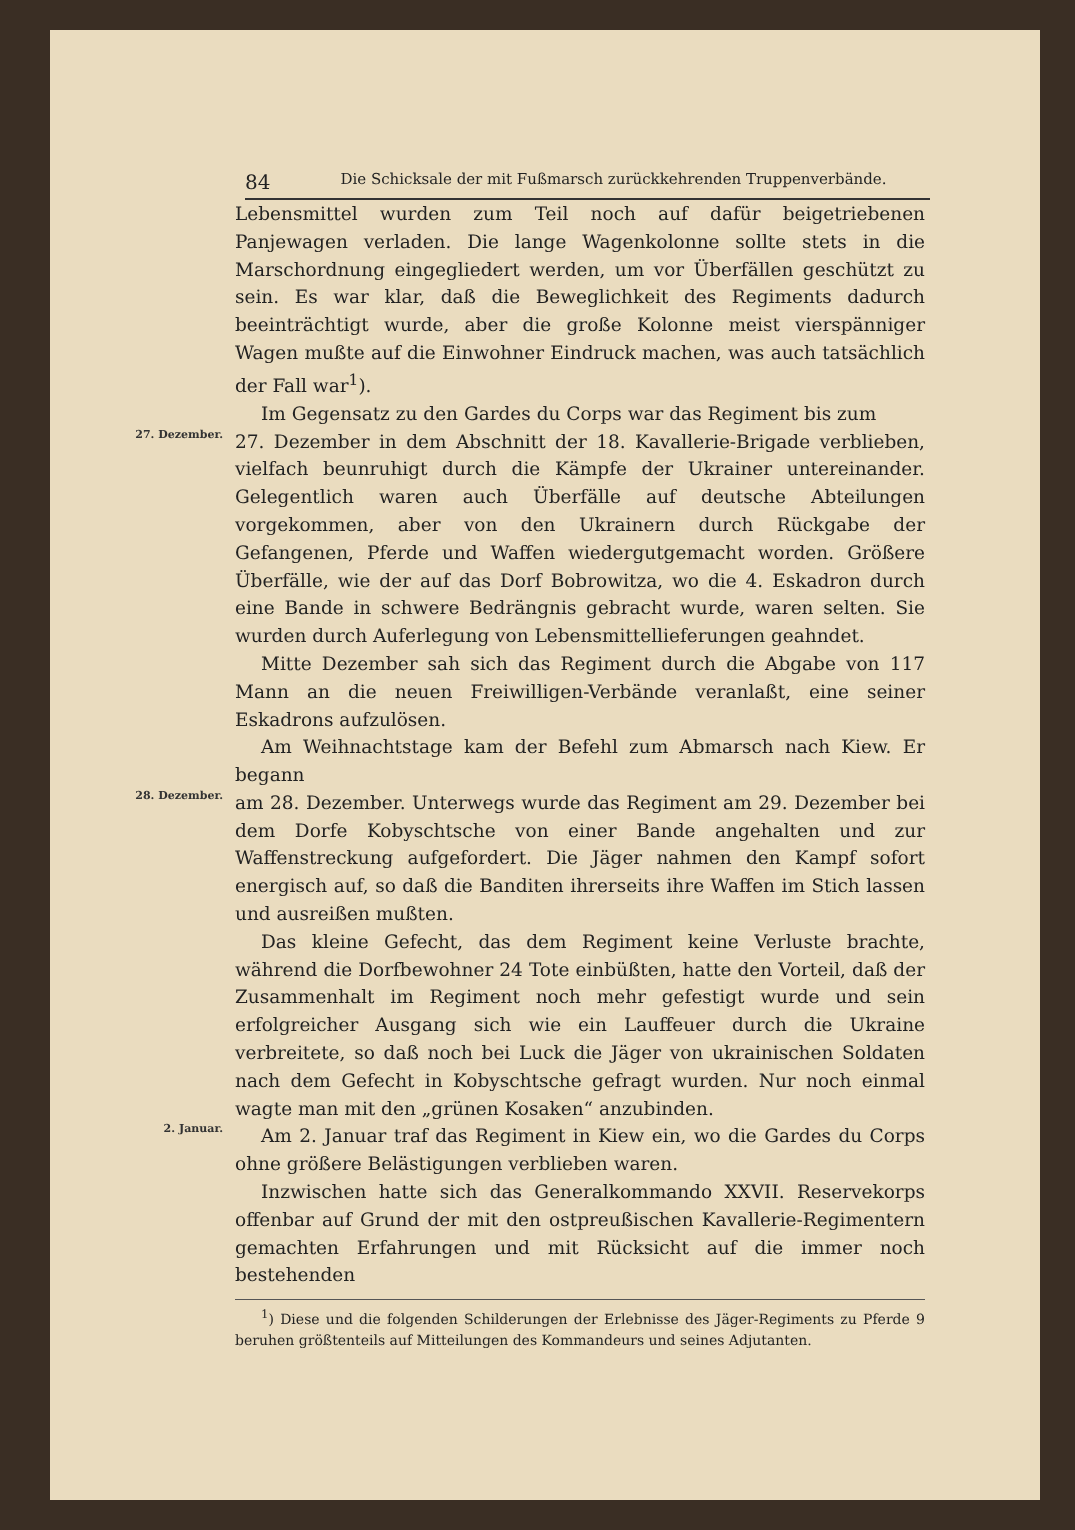84 Die Schicksale der mit Fußmarsch zurückkehrenden Truppenverbände.
Lebensmittel wurden zum Teil noch auf dafür beigetriebenen Panjewagen verladen. Die lange Wagenkolonne sollte stets in die Marschordnung eingegliedert werden, um vor Überfällen geschützt zu sein. Es war klar, daß die Beweglichkeit des Regiments dadurch beeinträchtigt wurde, aber die große Kolonne meist vierspänniger Wagen mußte auf die Einwohner Eindruck machen, was auch tatsächlich der Fall war<sup>1</sup>).
Im Gegensatz zu den Gardes du Corps war das Regiment bis zum
27. Dezember.
27. Dezember in dem Abschnitt der 18. Kavallerie-Brigade verblieben, vielfach beunruhigt durch die Kämpfe der Ukrainer untereinander. Gelegentlich waren auch Überfälle auf deutsche Abteilungen vorgekommen, aber von den Ukrainern durch Rückgabe der Gefangenen, Pferde und Waffen wiedergutgemacht worden. Größere Überfälle, wie der auf das Dorf Bobrowitza, wo die 4. Eskadron durch eine Bande in schwere Bedrängnis gebracht wurde, waren selten. Sie wurden durch Auferlegung von Lebensmittellieferungen geahndet.
Mitte Dezember sah sich das Regiment durch die Abgabe von 117 Mann an die neuen Freiwilligen-Verbände veranlaßt, eine seiner Eskadrons aufzulösen.
Am Weihnachtstage kam der Befehl zum Abmarsch nach Kiew. Er begann
28. Dezember.
am 28. Dezember. Unterwegs wurde das Regiment am 29. Dezember bei dem Dorfe Kobyschtsche von einer Bande angehalten und zur Waffenstreckung aufgefordert. Die Jäger nahmen den Kampf sofort energisch auf, so daß die Banditen ihrerseits ihre Waffen im Stich lassen und ausreißen mußten.
Das kleine Gefecht, das dem Regiment keine Verluste brachte, während die Dorfbewohner 24 Tote einbüßten, hatte den Vorteil, daß der Zusammenhalt im Regiment noch mehr gefestigt wurde und sein erfolgreicher Ausgang sich wie ein Lauffeuer durch die Ukraine verbreitete, so daß noch bei Luck die Jäger von ukrainischen Soldaten nach dem Gefecht in Kobyschtsche gefragt wurden. Nur noch einmal wagte man mit den „grünen Kosaken“ anzubinden.
2. Januar.
Am 2. Januar traf das Regiment in Kiew ein, wo die Gardes du Corps ohne größere Belästigungen verblieben waren.
Inzwischen hatte sich das Generalkommando XXVII. Reservekorps offenbar auf Grund der mit den ostpreußischen Kavallerie-Regimentern gemachten Erfahrungen und mit Rücksicht auf die immer noch bestehenden
<sup>1</sup>) Diese und die folgenden Schilderungen der Erlebnisse des Jäger-Regiments zu Pferde 9 beruhen größtenteils auf Mitteilungen des Kommandeurs und seines Adjutanten.